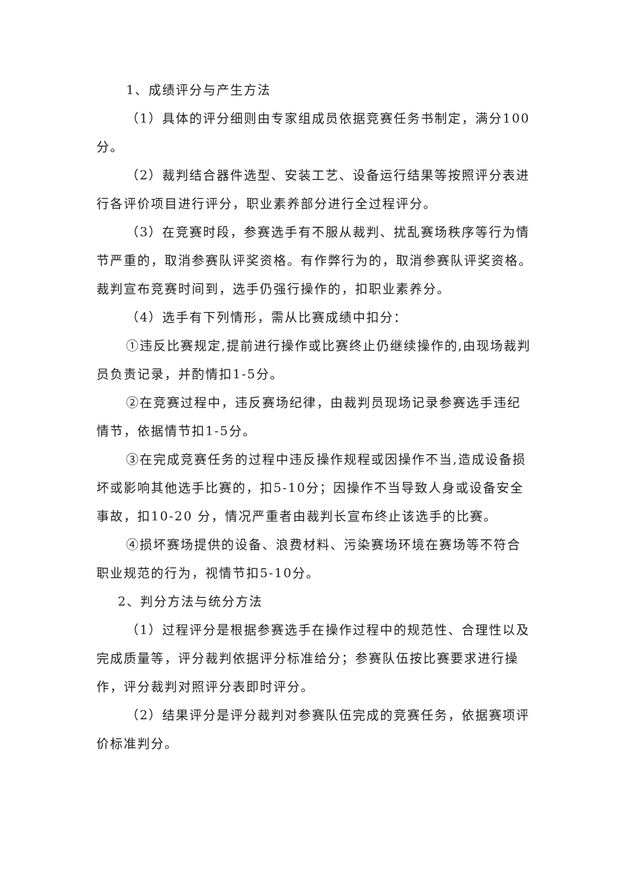1、成绩评分与产生方法
（1）具体的评分细则由专家组成员依据竞赛任务书制定，满分100分。
（2）裁判结合器件选型、安装工艺、设备运行结果等按照评分表进行各评价项目进行评分，职业素养部分进行全过程评分。
（3）在竞赛时段，参赛选手有不服从裁判、扰乱赛场秩序等行为情节严重的，取消参赛队评奖资格。有作弊行为的，取消参赛队评奖资格。裁判宣布竞赛时间到，选手仍强行操作的，扣职业素养分。
（4）选手有下列情形，需从比赛成绩中扣分：
①违反比赛规定,提前进行操作或比赛终止仍继续操作的,由现场裁判员负责记录，并酌情扣1-5分。
②在竞赛过程中，违反赛场纪律，由裁判员现场记录参赛选手违纪情节，依据情节扣1-5分。
③在完成竞赛任务的过程中违反操作规程或因操作不当,造成设备损坏或影响其他选手比赛的，扣5-10分；因操作不当导致人身或设备安全事故，扣10-20 分，情况严重者由裁判长宣布终止该选手的比赛。
④损坏赛场提供的设备、浪费材料、污染赛场环境在赛场等不符合职业规范的行为，视情节扣5-10分。
2、判分方法与统分方法
（1）过程评分是根据参赛选手在操作过程中的规范性、合理性以及完成质量等，评分裁判依据评分标准给分；参赛队伍按比赛要求进行操作，评分裁判对照评分表即时评分。
（2）结果评分是评分裁判对参赛队伍完成的竞赛任务，依据赛项评价标准判分。